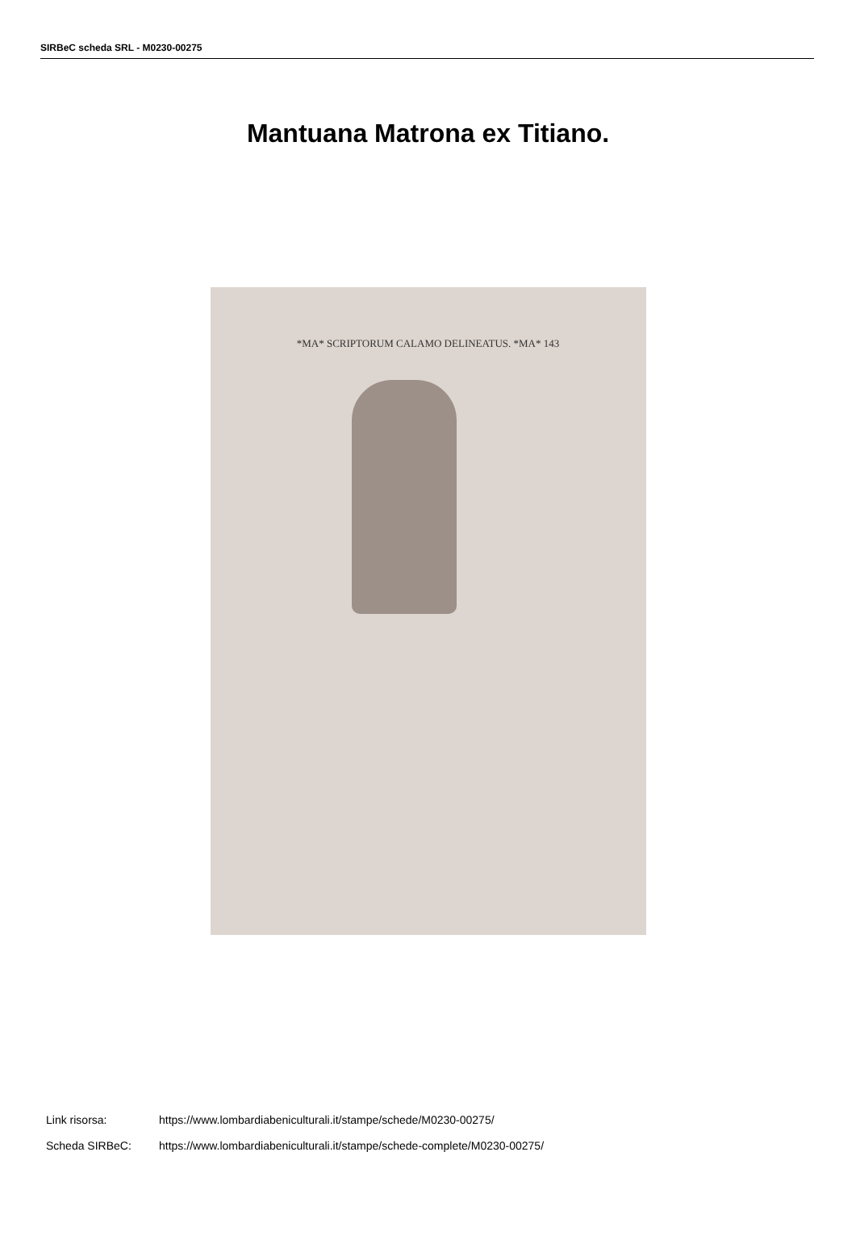SIRBeC scheda SRL - M0230-00275
Mantuana Matrona ex Titiano.
*MA* SCRIPTORUM CALAMO DELINEATUS. *MA* 143
Link risorsa: https://www.lombardiabeniculturali.it/stampe/schede/M0230-00275/
Scheda SIRBeC: https://www.lombardiabeniculturali.it/stampe/schede-complete/M0230-00275/